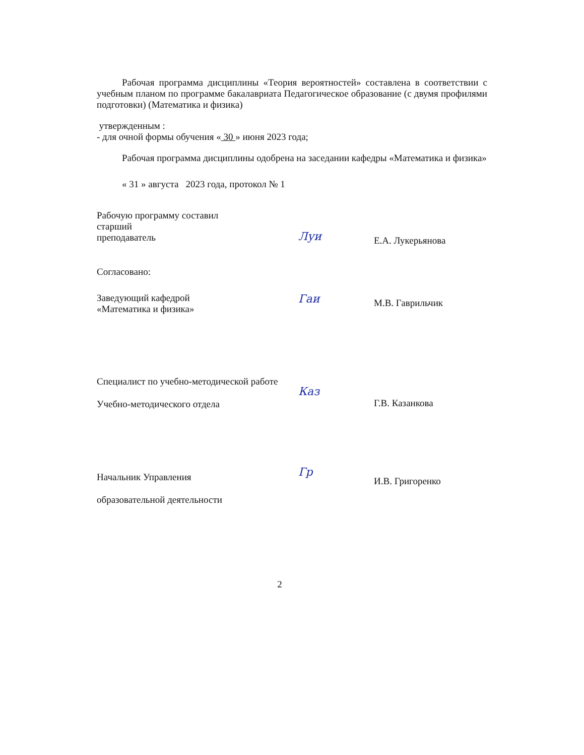Рабочая программа дисциплины «Теория вероятностей» составлена в соответствии с учебным планом по программе бакалавриата Педагогическое образование (с двумя профилями подготовки) (Математика и физика)
утвержденным :
- для очной формы обучения « 30 » июня 2023 года;
Рабочая программа дисциплины одобрена на заседании кафедры «Математика и физика»
« 31 » августа 2023 года, протокол № 1
Рабочую программу составил
старший
преподаватель
Луи
Е.А. Лукерьянова
Согласовано:
Заведующий кафедрой
«Математика и физика»
Гаи
М.В. Гаврильчик
Специалист по учебно-методической работе
Учебно-методического отдела
Каз
Г.В. Казанкова
Начальник Управления
образовательной деятельности
Гр
И.В. Григоренко
2